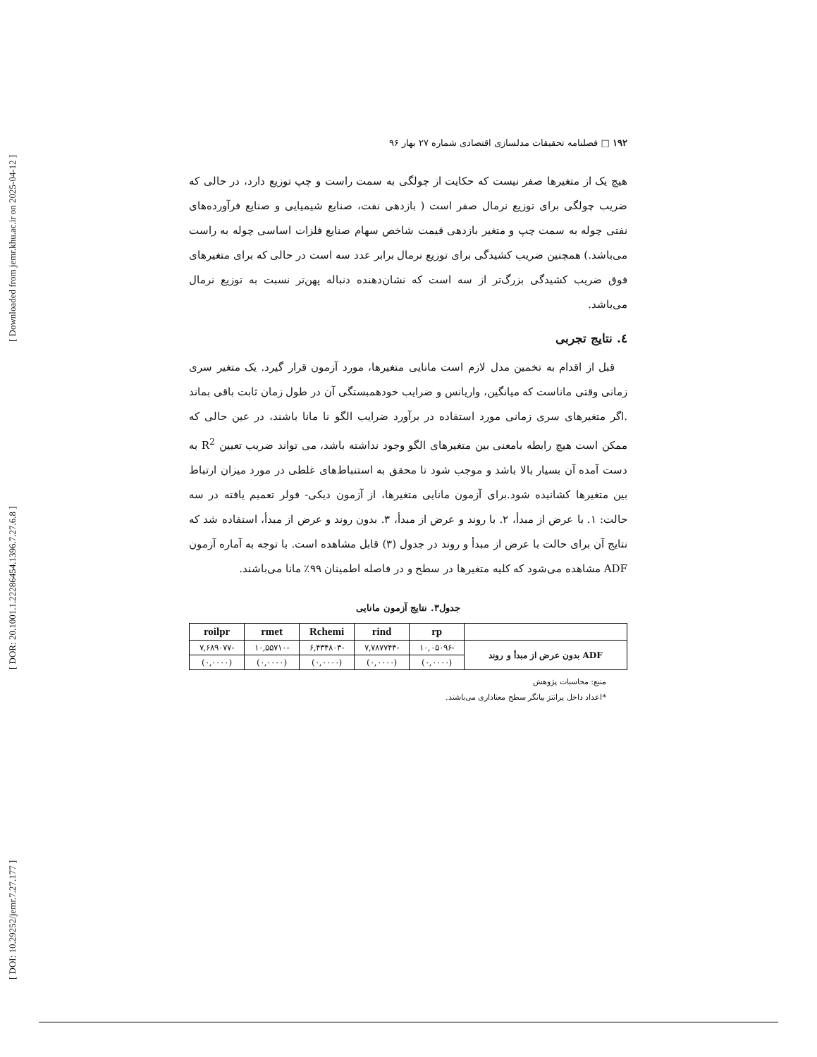[ Downloaded from jemr.khu.ac.ir on 2025-04-12 ]
[ DOR: 20.1001.1.22286454.1396.7.27.6.8 ]
[ DOI: 10.29252/jemr.7.27.177 ]
۱۹۲ □ فصلنامه تحقیقات مدلسازی اقتصادی شماره ۲۷ بهار ۹۶
هیچ یک از متغیرها صفر نیست که حکایت از چولگی به سمت راست و چپ توزیع دارد، در حالی که ضریب چولگی برای توزیع نرمال صفر است ( بازدهی نفت، صنایع شیمیایی و صنایع فرآورده‌های نفتی چوله به سمت چپ و متغیر بازدهی قیمت شاخص سهام صنایع فلزات اساسی چوله به راست می‌باشد.) همچنین ضریب کشیدگی برای توزیع نرمال برابر عدد سه است در حالی که برای متغیرهای فوق ضریب کشیدگی بزرگ‌تر از سه است که نشان‌دهنده دنباله پهن‌تر نسبت به توزیع نرمال می‌باشد.
٤. نتایج تجربی
قبل از اقدام به تخمین مدل لازم است مانایی متغیرها، مورد آزمون قرار گیرد. یک متغیر سری زمانی وقتی ماناست که میانگین، واریانس و ضرایب خودهمبستگی آن در طول زمان ثابت باقی بماند .اگر متغیرهای سری زمانی مورد استفاده در برآورد ضرایب الگو نا مانا باشند، در عین حالی که ممکن است هیچ رابطه بامعنی بین متغیرهای الگو وجود نداشته باشد، می تواند ضریب تعیین R<sup>2</sup> به دست آمده آن بسیار بالا باشد و موجب شود تا محقق به استنباط‌های غلطی در مورد میزان ارتباط بین متغیرها کشانیده شود.برای آزمون مانایی متغیرها، از آزمون دیکی- فولر تعمیم یافته در سه حالت: ۱. با عرض از مبدأ، ۲. با روند و عرض از مبدأ، ۳. بدون روند و عرض از مبدأ، استفاده شد که نتایج آن برای حالت با عرض از مبدأ و روند در جدول (۳) قابل مشاهده است. با توجه به آماره آزمون ADF مشاهده می‌شود که کلیه متغیرها در سطح و در فاصله اطمینان ۹۹٪ مانا می‌باشند.
جدول۳. نتایج آزمون مانایی
| | rp | rind | Rchemi | rmet | roilpr |
| --- | --- | --- | --- | --- | --- |
| ADF بدون عرض از مبدأ و روند | -۱۰,۰۵۰۹۶ | -۷,۷۸۷۷۴۴ | -۶,۴۳۴۸۰۳ | -۱۰,۵۵۷۱۰ | -۷,۶۸۹۰۷۷ |
| | (۰,۰۰۰۰) | (۰,۰۰۰۰) | (۰,۰۰۰۰) | (۰,۰۰۰۰) | (۰,۰۰۰۰) |
منبع: محاسبات پژوهش
*اعداد داخل پرانتز بیانگر سطح معناداری می‌باشند.